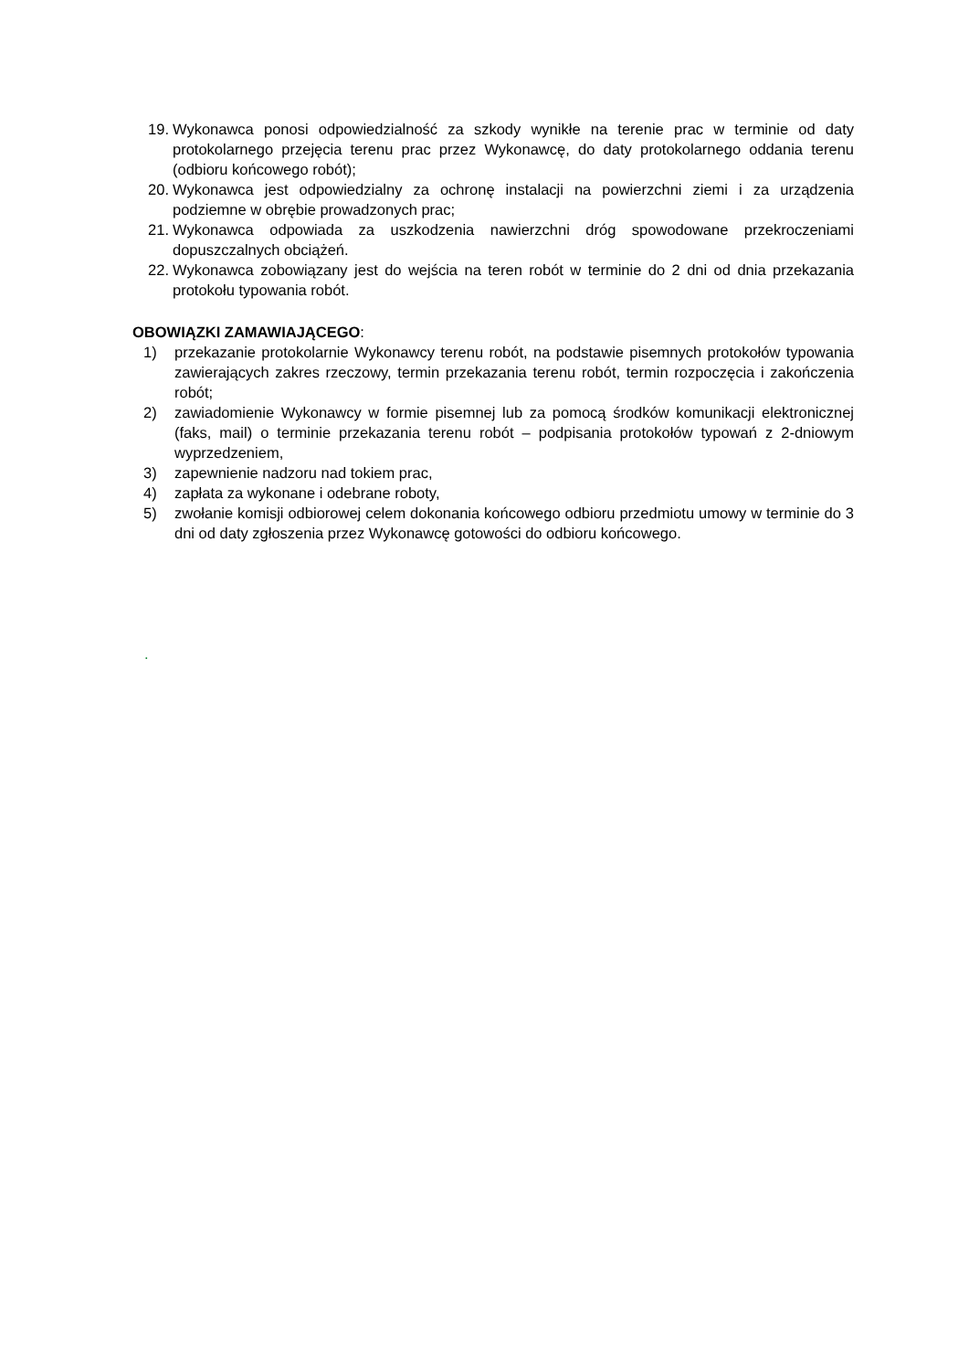19. Wykonawca ponosi odpowiedzialność za szkody wynikłe na terenie prac w terminie od daty protokolarnego przejęcia terenu prac przez Wykonawcę, do daty protokolarnego oddania terenu (odbioru końcowego robót);
20. Wykonawca jest odpowiedzialny za ochronę instalacji na powierzchni ziemi i za urządzenia podziemne w obrębie prowadzonych prac;
21. Wykonawca odpowiada za uszkodzenia nawierzchni dróg spowodowane przekroczeniami dopuszczalnych obciążeń.
22. Wykonawca zobowiązany jest do wejścia na teren robót w terminie do 2 dni od dnia przekazania protokołu typowania robót.
OBOWIĄZKI ZAMAWIAJĄCEGO:
1) przekazanie protokolarnie Wykonawcy terenu robót, na podstawie pisemnych protokołów typowania zawierających zakres rzeczowy, termin przekazania terenu robót, termin rozpoczęcia i zakończenia robót;
2) zawiadomienie Wykonawcy w formie pisemnej lub za pomocą środków komunikacji elektronicznej (faks, mail) o terminie przekazania terenu robót – podpisania protokołów typowań z 2-dniowym wyprzedzeniem,
3) zapewnienie nadzoru nad tokiem prac,
4) zapłata za wykonane i odebrane roboty,
5) zwołanie komisji odbiorowej celem dokonania końcowego odbioru przedmiotu umowy w terminie do 3 dni od daty zgłoszenia przez Wykonawcę gotowości do odbioru końcowego.
.